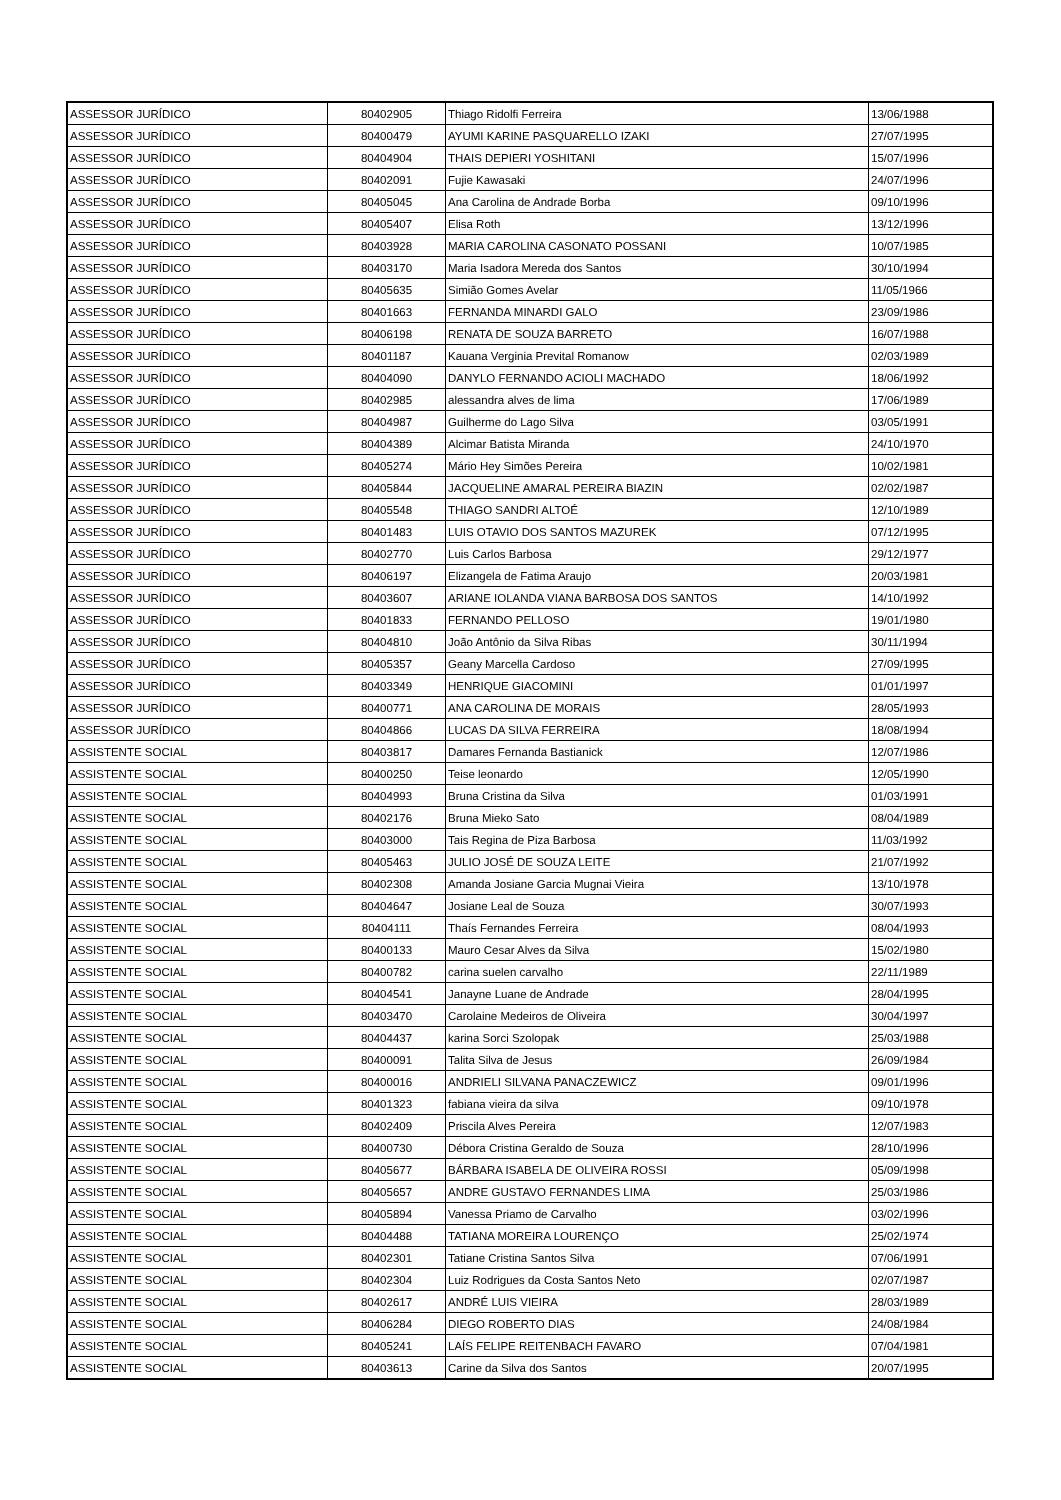| ASSESSOR JURÍDICO | 80402905 | Thiago Ridolfi Ferreira | 13/06/1988 |
| ASSESSOR JURÍDICO | 80400479 | AYUMI KARINE PASQUARELLO IZAKI | 27/07/1995 |
| ASSESSOR JURÍDICO | 80404904 | THAIS DEPIERI YOSHITANI | 15/07/1996 |
| ASSESSOR JURÍDICO | 80402091 | Fujie Kawasaki | 24/07/1996 |
| ASSESSOR JURÍDICO | 80405045 | Ana Carolina de Andrade Borba | 09/10/1996 |
| ASSESSOR JURÍDICO | 80405407 | Elisa Roth | 13/12/1996 |
| ASSESSOR JURÍDICO | 80403928 | MARIA CAROLINA CASONATO POSSANI | 10/07/1985 |
| ASSESSOR JURÍDICO | 80403170 | Maria Isadora Mereda dos Santos | 30/10/1994 |
| ASSESSOR JURÍDICO | 80405635 | Simião Gomes Avelar | 11/05/1966 |
| ASSESSOR JURÍDICO | 80401663 | FERNANDA MINARDI GALO | 23/09/1986 |
| ASSESSOR JURÍDICO | 80406198 | RENATA DE SOUZA BARRETO | 16/07/1988 |
| ASSESSOR JURÍDICO | 80401187 | Kauana Verginia Prevital Romanow | 02/03/1989 |
| ASSESSOR JURÍDICO | 80404090 | DANYLO FERNANDO ACIOLI MACHADO | 18/06/1992 |
| ASSESSOR JURÍDICO | 80402985 | alessandra alves de lima | 17/06/1989 |
| ASSESSOR JURÍDICO | 80404987 | Guilherme do Lago Silva | 03/05/1991 |
| ASSESSOR JURÍDICO | 80404389 | Alcimar Batista Miranda | 24/10/1970 |
| ASSESSOR JURÍDICO | 80405274 | Mário Hey Simões Pereira | 10/02/1981 |
| ASSESSOR JURÍDICO | 80405844 | JACQUELINE AMARAL PEREIRA BIAZIN | 02/02/1987 |
| ASSESSOR JURÍDICO | 80405548 | THIAGO SANDRI ALTOÉ | 12/10/1989 |
| ASSESSOR JURÍDICO | 80401483 | LUIS OTAVIO DOS SANTOS MAZUREK | 07/12/1995 |
| ASSESSOR JURÍDICO | 80402770 | Luis Carlos Barbosa | 29/12/1977 |
| ASSESSOR JURÍDICO | 80406197 | Elizangela de Fatima Araujo | 20/03/1981 |
| ASSESSOR JURÍDICO | 80403607 | ARIANE IOLANDA VIANA BARBOSA DOS SANTOS | 14/10/1992 |
| ASSESSOR JURÍDICO | 80401833 | FERNANDO PELLOSO | 19/01/1980 |
| ASSESSOR JURÍDICO | 80404810 | João Antônio da Silva Ribas | 30/11/1994 |
| ASSESSOR JURÍDICO | 80405357 | Geany Marcella Cardoso | 27/09/1995 |
| ASSESSOR JURÍDICO | 80403349 | HENRIQUE GIACOMINI | 01/01/1997 |
| ASSESSOR JURÍDICO | 80400771 | ANA CAROLINA DE MORAIS | 28/05/1993 |
| ASSESSOR JURÍDICO | 80404866 | LUCAS DA SILVA FERREIRA | 18/08/1994 |
| ASSISTENTE SOCIAL | 80403817 | Damares Fernanda Bastianick | 12/07/1986 |
| ASSISTENTE SOCIAL | 80400250 | Teise leonardo | 12/05/1990 |
| ASSISTENTE SOCIAL | 80404993 | Bruna Cristina da Silva | 01/03/1991 |
| ASSISTENTE SOCIAL | 80402176 | Bruna Mieko Sato | 08/04/1989 |
| ASSISTENTE SOCIAL | 80403000 | Tais Regina de Piza Barbosa | 11/03/1992 |
| ASSISTENTE SOCIAL | 80405463 | JULIO JOSÉ DE SOUZA LEITE | 21/07/1992 |
| ASSISTENTE SOCIAL | 80402308 | Amanda Josiane Garcia Mugnai Vieira | 13/10/1978 |
| ASSISTENTE SOCIAL | 80404647 | Josiane Leal de Souza | 30/07/1993 |
| ASSISTENTE SOCIAL | 80404111 | Thaís Fernandes Ferreira | 08/04/1993 |
| ASSISTENTE SOCIAL | 80400133 | Mauro Cesar Alves da Silva | 15/02/1980 |
| ASSISTENTE SOCIAL | 80400782 | carina suelen carvalho | 22/11/1989 |
| ASSISTENTE SOCIAL | 80404541 | Janayne Luane de Andrade | 28/04/1995 |
| ASSISTENTE SOCIAL | 80403470 | Carolaine Medeiros de Oliveira | 30/04/1997 |
| ASSISTENTE SOCIAL | 80404437 | karina Sorci Szolopak | 25/03/1988 |
| ASSISTENTE SOCIAL | 80400091 | Talita Silva de Jesus | 26/09/1984 |
| ASSISTENTE SOCIAL | 80400016 | ANDRIELI SILVANA PANACZEWICZ | 09/01/1996 |
| ASSISTENTE SOCIAL | 80401323 | fabiana vieira da silva | 09/10/1978 |
| ASSISTENTE SOCIAL | 80402409 | Priscila Alves Pereira | 12/07/1983 |
| ASSISTENTE SOCIAL | 80400730 | Débora Cristina Geraldo de Souza | 28/10/1996 |
| ASSISTENTE SOCIAL | 80405677 | BÁRBARA ISABELA DE OLIVEIRA ROSSI | 05/09/1998 |
| ASSISTENTE SOCIAL | 80405657 | ANDRE GUSTAVO FERNANDES LIMA | 25/03/1986 |
| ASSISTENTE SOCIAL | 80405894 | Vanessa Priamo de Carvalho | 03/02/1996 |
| ASSISTENTE SOCIAL | 80404488 | TATIANA MOREIRA LOURENÇO | 25/02/1974 |
| ASSISTENTE SOCIAL | 80402301 | Tatiane Cristina Santos Silva | 07/06/1991 |
| ASSISTENTE SOCIAL | 80402304 | Luiz Rodrigues da Costa Santos Neto | 02/07/1987 |
| ASSISTENTE SOCIAL | 80402617 | ANDRÉ LUIS VIEIRA | 28/03/1989 |
| ASSISTENTE SOCIAL | 80406284 | DIEGO ROBERTO DIAS | 24/08/1984 |
| ASSISTENTE SOCIAL | 80405241 | LAÍS FELIPE REITENBACH FAVARO | 07/04/1981 |
| ASSISTENTE SOCIAL | 80403613 | Carine da Silva dos Santos | 20/07/1995 |